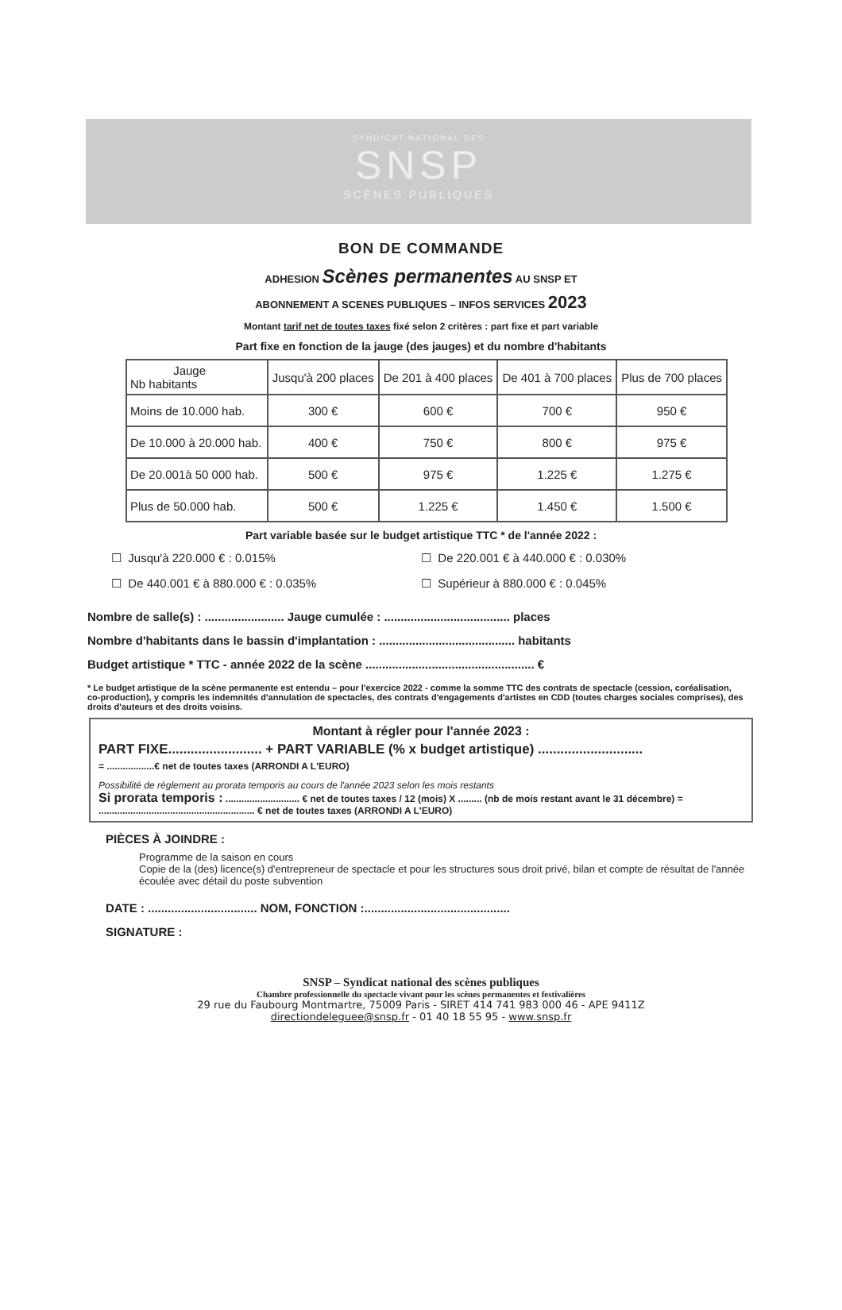SYNDICAT NATIONAL DES
SNSP
SCÈNES PUBLIQUES
BON DE COMMANDE
ADHESION Scènes permanentes AU SNSP ET
ABONNEMENT A SCENES PUBLIQUES – INFOS SERVICES 2023
Montant tarif net de toutes taxes fixé selon 2 critères : part fixe et part variable
Part fixe en fonction de la jauge (des jauges) et du nombre d'habitants
| Jauge Nb habitants | Jusqu'à 200 places | De 201 à 400 places | De 401 à 700 places | Plus de 700 places |
| --- | --- | --- | --- | --- |
| Moins de 10.000 hab. | 300 € | 600 € | 700 € | 950 € |
| De 10.000 à 20.000 hab. | 400 € | 750 € | 800 € | 975 € |
| De 20.001à 50 000 hab. | 500 € | 975 € | 1.225 € | 1.275 € |
| Plus de 50.000 hab. | 500 € | 1.225 € | 1.450 € | 1.500 € |
Part variable basée sur le budget artistique TTC * de l'année 2022 :
☐ Jusqu'à 220.000 € : 0.015%
☐ De 220.001 € à 440.000 € : 0.030%
☐ De 440.001 € à 880.000 € : 0.035%
☐ Supérieur à 880.000 € : 0.045%
Nombre de salle(s) : ........................ Jauge cumulée : ...................................... places
Nombre d'habitants dans le bassin d'implantation : ......................................... habitants
Budget artistique * TTC - année 2022 de la scène ................................................... €
* Le budget artistique de la scène permanente est entendu – pour l'exercice 2022 - comme la somme TTC des contrats de spectacle (cession, coréalisation, co-production), y compris les indemnités d'annulation de spectacles, des contrats d'engagements d'artistes en CDD (toutes charges sociales comprises), des droits d'auteurs et des droits voisins.
Montant à régler pour l'année 2023 :
PART FIXE......................... + PART VARIABLE (% x budget artistique) ............................
= ..................€ net de toutes taxes (ARRONDI A L'EURO)
Possibilité de règlement au prorata temporis au cours de l'année 2023 selon les mois restants
Si prorata temporis : ............................ € net de toutes taxes / 12 (mois) X ......... (nb de mois restant avant le 31 décembre) = ........................................................... € net de toutes taxes (ARRONDI A L'EURO)
PIÈCES À JOINDRE :
Programme de la saison en cours
Copie de la (des) licence(s) d'entrepreneur de spectacle et pour les structures sous droit privé, bilan et compte de résultat de l'année écoulée avec détail du poste subvention
DATE : ................................. NOM, FONCTION :............................................
SIGNATURE :
SNSP – Syndicat national des scènes publiques
Chambre professionnelle du spectacle vivant pour les scènes permanentes et festivalières
29 rue du Faubourg Montmartre, 75009 Paris - SIRET 414 741 983 000 46 - APE 9411Z
directiondeleguee@snsp.fr - 01 40 18 55 95 - www.snsp.fr